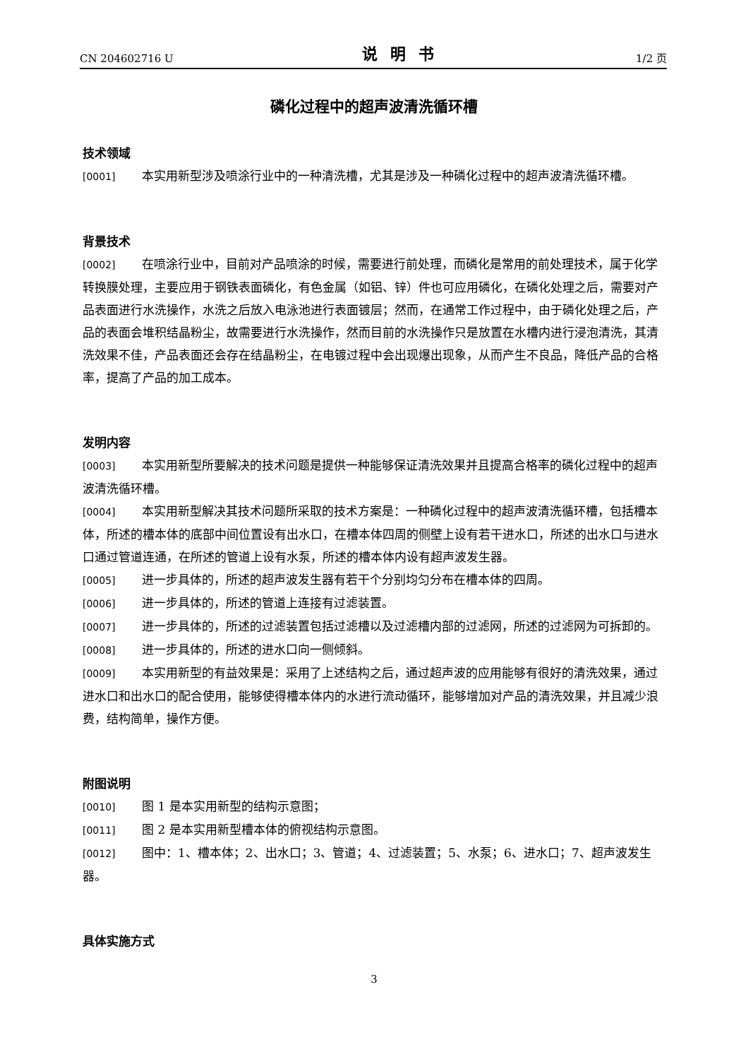CN 204602716 U 说明书 1/2 页
磷化过程中的超声波清洗循环槽
技术领域
[0001] 本实用新型涉及喷涂行业中的一种清洗槽，尤其是涉及一种磷化过程中的超声波清洗循环槽。
背景技术
[0002] 在喷涂行业中，目前对产品喷涂的时候，需要进行前处理，而磷化是常用的前处理技术，属于化学转换膜处理，主要应用于钢铁表面磷化，有色金属（如铝、锌）件也可应用磷化，在磷化处理之后，需要对产品表面进行水洗操作，水洗之后放入电泳池进行表面镀层；然而，在通常工作过程中，由于磷化处理之后，产品的表面会堆积结晶粉尘，故需要进行水洗操作，然而目前的水洗操作只是放置在水槽内进行浸泡清洗，其清洗效果不佳，产品表面还会存在结晶粉尘，在电镀过程中会出现爆出现象，从而产生不良品，降低产品的合格率，提高了产品的加工成本。
发明内容
[0003] 本实用新型所要解决的技术问题是提供一种能够保证清洗效果并且提高合格率的磷化过程中的超声波清洗循环槽。
[0004] 本实用新型解决其技术问题所采取的技术方案是：一种磷化过程中的超声波清洗循环槽，包括槽本体，所述的槽本体的底部中间位置设有出水口，在槽本体四周的侧壁上设有若干进水口，所述的出水口与进水口通过管道连通，在所述的管道上设有水泵，所述的槽本体内设有超声波发生器。
[0005] 进一步具体的，所述的超声波发生器有若干个分别均匀分布在槽本体的四周。
[0006] 进一步具体的，所述的管道上连接有过滤装置。
[0007] 进一步具体的，所述的过滤装置包括过滤槽以及过滤槽内部的过滤网，所述的过滤网为可拆卸的。
[0008] 进一步具体的，所述的进水口向一侧倾斜。
[0009] 本实用新型的有益效果是：采用了上述结构之后，通过超声波的应用能够有很好的清洗效果，通过进水口和出水口的配合使用，能够使得槽本体内的水进行流动循环，能够增加对产品的清洗效果，并且减少浪费，结构简单，操作方便。
附图说明
[0010] 图 1 是本实用新型的结构示意图；
[0011] 图 2 是本实用新型槽本体的俯视结构示意图。
[0012] 图中：1、槽本体；2、出水口；3、管道；4、过滤装置；5、水泵；6、进水口；7、超声波发生器。
具体实施方式
3